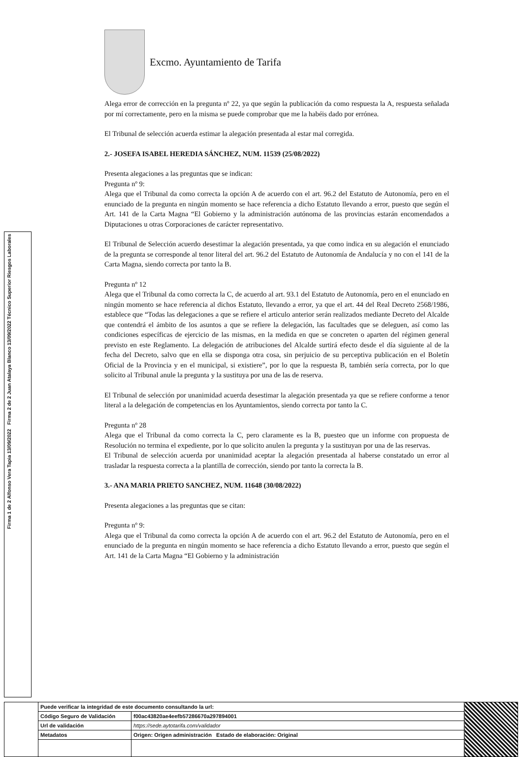Firma 2 de 2 Juan Atalaya Blanco 13/09/2022 Técnico Superior Riesgos Laborales
Firma 1 de 2 Alfonso Vera Tapia 13/09/2022
Excmo. Ayuntamiento de Tarifa
Alega error de corrección en la pregunta nº 22, ya que según la publicación da como respuesta la A, respuesta señalada por mí correctamente, pero en la misma se puede comprobar que me la habéis dado por errónea.
El Tribunal de selección acuerda estimar la alegación presentada al estar mal corregida.
2.- JOSEFA ISABEL HEREDIA SÁNCHEZ, NUM. 11539 (25/08/2022)
Presenta alegaciones a las preguntas que se indican:
Pregunta nº 9:
Alega que el Tribunal da como correcta la opción A de acuerdo con el art. 96.2 del Estatuto de Autonomía, pero en el enunciado de la pregunta en ningún momento se hace referencia a dicho Estatuto llevando a error, puesto que según el Art. 141 de la Carta Magna “El Gobierno y la administración autónoma de las provincias estarán encomendados a Diputaciones u otras Corporaciones de carácter representativo.
El Tribunal de Selección acuerdo desestimar la alegación presentada, ya que como indica en su alegación el enunciado de la pregunta se corresponde al tenor literal del art. 96.2 del Estatuto de Autonomía de Andalucía y no con el 141 de la Carta Magna, siendo correcta por tanto la B.
Pregunta nº 12
Alega que el Tribunal da como correcta la C, de acuerdo al art. 93.1 del Estatuto de Autonomía, pero en el enunciado en ningún momento se hace referencia al dichos Estatuto, llevando a error, ya que el art. 44 del Real Decreto 2568/1986, establece que “Todas las delegaciones a que se refiere el articulo anterior serán realizados mediante Decreto del Alcalde que contendrá el ámbito de los asuntos a que se refiere la delegación, las facultades que se deleguen, así como las condiciones específicas de ejercicio de las mismas, en la medida en que se concreten o aparten del régimen general previsto en este Reglamento. La delegación de atribuciones del Alcalde surtirá efecto desde el día siguiente al de la fecha del Decreto, salvo que en ella se disponga otra cosa, sin perjuicio de su perceptiva publicación en el Boletín Oficial de la Provincia y en el municipal, si existiere”, por lo que la respuesta B, también sería correcta, por lo que solicito al Tribunal anule la pregunta y la sustituya por una de las de reserva.
El Tribunal de selección por unanimidad acuerda desestimar la alegación presentada ya que se refiere conforme a tenor literal a la delegación de competencias en los Ayuntamientos, siendo correcta por tanto la C.
Pregunta nº 28
Alega que el Tribunal da como correcta la C, pero claramente es la B, puesteo que un informe con propuesta de Resolución no termina el expediente, por lo que solicito anulen la pregunta y la sustituyan por una de las reservas.
El Tribunal de selección acuerda por unanimidad aceptar la alegación presentada al haberse constatado un error al trasladar la respuesta correcta a la plantilla de corrección, siendo por tanto la correcta la B.
3.- ANA MARIA PRIETO SANCHEZ, NUM. 11648 (30/08/2022)
Presenta alegaciones a las preguntas que se citan:
Pregunta nº 9:
Alega que el Tribunal da como correcta la opción A de acuerdo con el art. 96.2 del Estatuto de Autonomía, pero en el enunciado de la pregunta en ningún momento se hace referencia a dicho Estatuto llevando a error, puesto que según el Art. 141 de la Carta Magna “El Gobierno y la administración
| | Puede verificar la integridad de este documento consultando la url: | | |
| | Código Seguro de Validación | f00ac43820ae4eefb57286670a297894001 | |
| | Url de validación | https://sede.aytotarifa.com/validador | |
| | Metadatos | Origen: Origen administración Estado de elaboración: Original | |